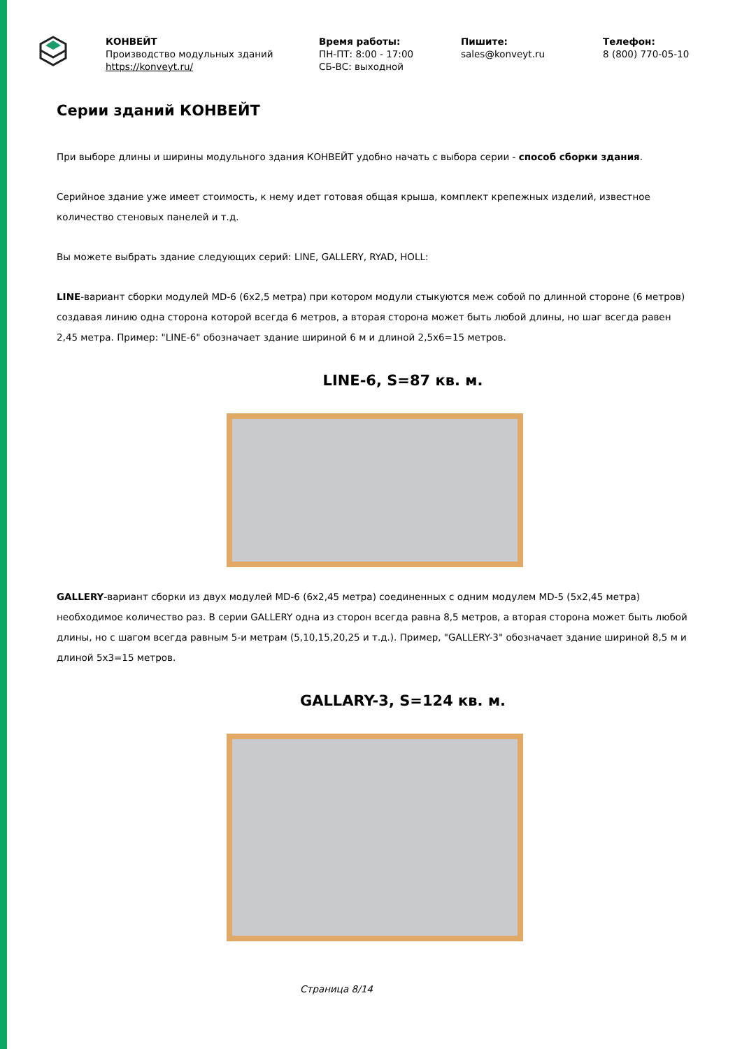КОНВЕЙТ
Производство модульных зданий
https://konveyt.ru/
Время работы:
ПН-ПТ: 8:00 - 17:00
СБ-ВС: выходной
Пишите:
sales@konveyt.ru
Телефон:
8 (800) 770-05-10
Серии зданий КОНВЕЙТ
При выборе длины и ширины модульного здания КОНВЕЙТ удобно начать с выбора серии - способ сборки здания.
Серийное здание уже имеет стоимость, к нему идет готовая общая крыша, комплект крепежных изделий, известное количество стеновых панелей и т.д.
Вы можете выбрать здание следующих серий: LINE, GALLERY, RYAD, HOLL:
LINE-вариант сборки модулей MD-6 (6x2,5 метра) при котором модули стыкуются меж собой по длинной стороне (6 метров) создавая линию одна сторона которой всегда 6 метров, а вторая сторона может быть любой длины, но шаг всегда равен 2,45 метра. Пример: "LINE-6" обозначает здание шириной 6 м и длиной 2,5x6=15 метров.
LINE-6, S=87 кв. м.
GALLERY-вариант сборки из двух модулей MD-6 (6x2,45 метра) соединенных с одним модулем MD-5 (5x2,45 метра) необходимое количество раз. В серии GALLERY одна из сторон всегда равна 8,5 метров, а вторая сторона может быть любой длины, но с шагом всегда равным 5-и метрам (5,10,15,20,25 и т.д.). Пример, "GALLERY-3" обозначает здание шириной 8,5 м и длиной 5x3=15 метров.
GALLARY-3, S=124 кв. м.
Страница 8/14